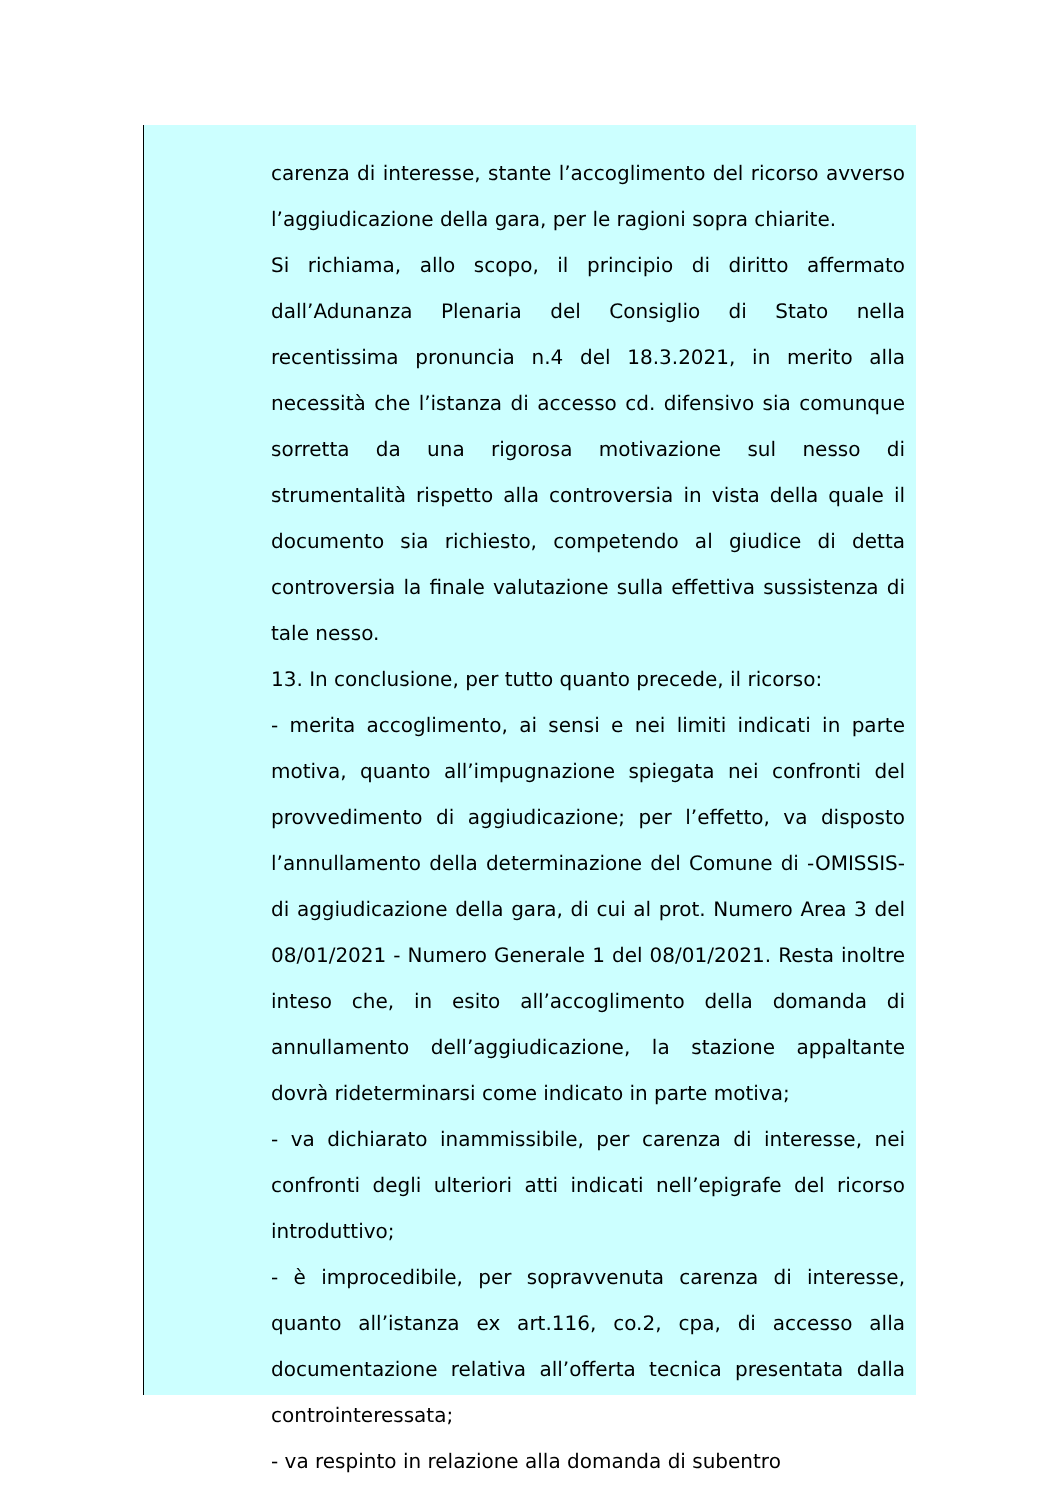carenza di interesse, stante l’accoglimento del ricorso avverso l’aggiudicazione della gara, per le ragioni sopra chiarite.
Si richiama, allo scopo, il principio di diritto affermato dall’Adunanza Plenaria del Consiglio di Stato nella recentissima pronuncia n.4 del 18.3.2021, in merito alla necessità che l’istanza di accesso cd. difensivo sia comunque sorretta da una rigorosa motivazione sul nesso di strumentalità rispetto alla controversia in vista della quale il documento sia richiesto, competendo al giudice di detta controversia la finale valutazione sulla effettiva sussistenza di tale nesso.
13. In conclusione, per tutto quanto precede, il ricorso:
- merita accoglimento, ai sensi e nei limiti indicati in parte motiva, quanto all’impugnazione spiegata nei confronti del provvedimento di aggiudicazione; per l’effetto, va disposto l’annullamento della determinazione del Comune di -OMISSIS- di aggiudicazione della gara, di cui al prot. Numero Area 3 del 08/01/2021 - Numero Generale 1 del 08/01/2021. Resta inoltre inteso che, in esito all’accoglimento della domanda di annullamento dell’aggiudicazione, la stazione appaltante dovrà rideterminarsi come indicato in parte motiva;
- va dichiarato inammissibile, per carenza di interesse, nei confronti degli ulteriori atti indicati nell’epigrafe del ricorso introduttivo;
- è improcedibile, per sopravvenuta carenza di interesse, quanto all’istanza ex art.116, co.2, cpa, di accesso alla documentazione relativa all’offerta tecnica presentata dalla controinteressata;
- va respinto in relazione alla domanda di subentro